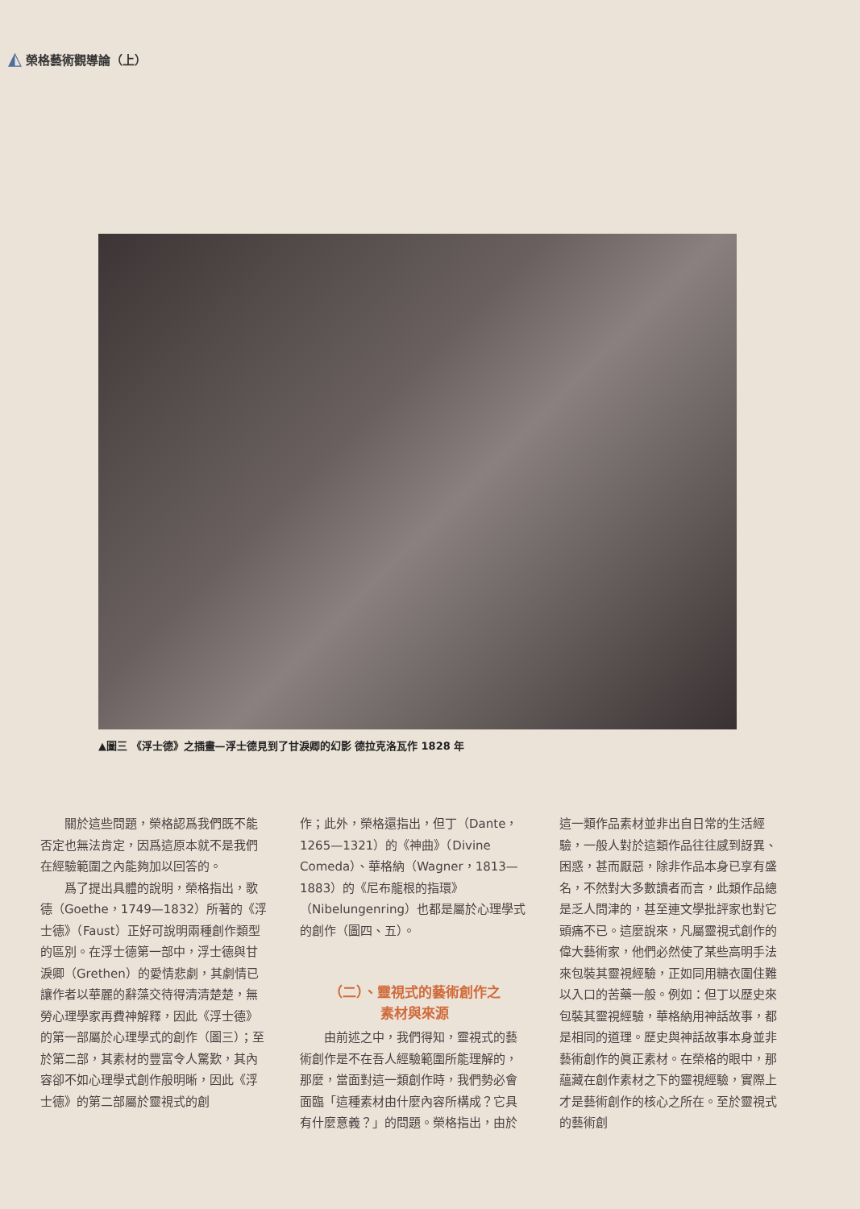◭ 榮格藝術觀導論（上）
▲圖三 《浮士德》之插畫—浮士德見到了甘淚卿的幻影 德拉克洛瓦作 1828 年
　　關於這些問題，榮格認爲我們既不能否定也無法肯定，因爲這原本就不是我們在經驗範圍之內能夠加以回答的。
　　爲了提出具體的說明，榮格指出，歌德（Goethe，1749—1832）所著的《浮士德》（Faust）正好可說明兩種創作類型的區別。在浮士德第一部中，浮士德與甘淚卿（Grethen）的愛情悲劇，其劇情已讓作者以華麗的辭藻交待得清清楚楚，無勞心理學家再費神解釋，因此《浮士德》的第一部屬於心理學式的創作（圖三）；至於第二部，其素材的豐富令人驚歎，其內容卻不如心理學式創作般明晰，因此《浮士德》的第二部屬於靈視式的創
作；此外，榮格還指出，但丁（Dante，1265—1321）的《神曲》（Divine Comeda）、華格納（Wagner，1813—1883）的《尼布龍根的指環》（Nibelungenring）也都是屬於心理學式的創作（圖四、五）。
（二）、靈視式的藝術創作之
素材與來源
　　由前述之中，我們得知，靈視式的藝術創作是不在吾人經驗範圍所能理解的，那麼，當面對這一類創作時，我們勢必會面臨「這種素材由什麼內容所構成？它具有什麼意義？」的問題。榮格指出，由於
這一類作品素材並非出自日常的生活經驗，一般人對於這類作品往往感到訝異、困惑，甚而厭惡，除非作品本身已享有盛名，不然對大多數讀者而言，此類作品總是乏人問津的，甚至連文學批評家也對它頭痛不已。這麼說來，凡屬靈視式創作的偉大藝術家，他們必然使了某些高明手法來包裝其靈視經驗，正如同用糖衣圍住難以入口的苦藥一般。例如：但丁以歷史來包裝其靈視經驗，華格納用神話故事，都是相同的道理。歷史與神話故事本身並非藝術創作的眞正素材。在榮格的眼中，那蘊藏在創作素材之下的靈視經驗，實際上才是藝術創作的核心之所在。至於靈視式的藝術創